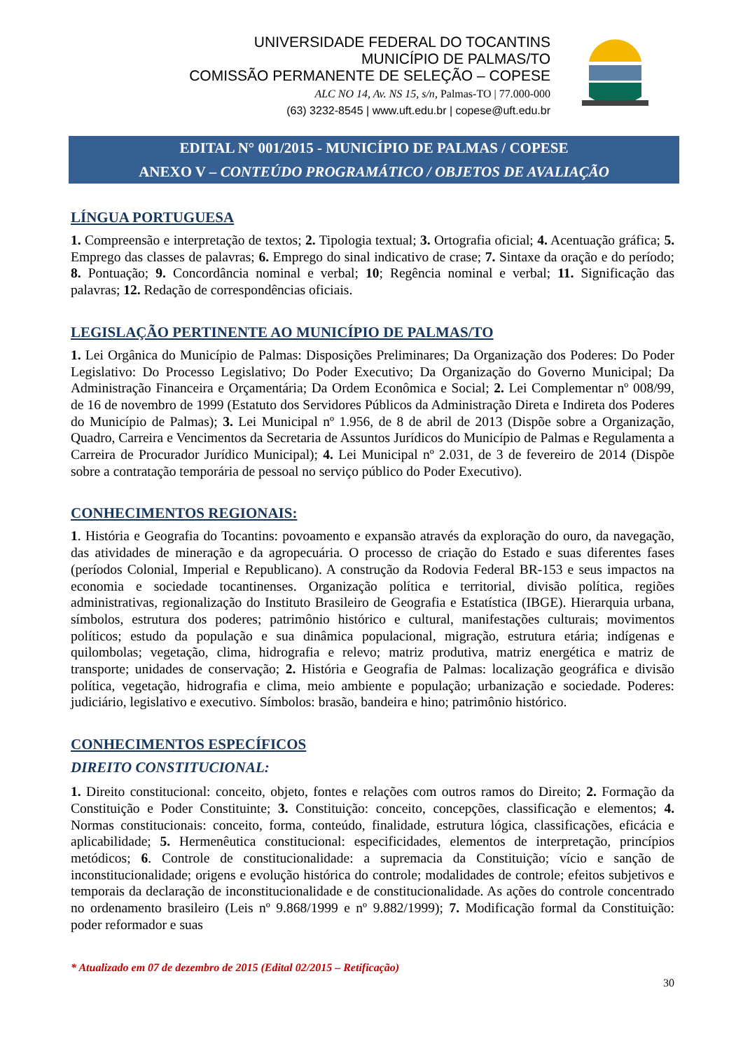UNIVERSIDADE FEDERAL DO TOCANTINS
MUNICÍPIO DE PALMAS/TO
COMISSÃO PERMANENTE DE SELEÇÃO – COPESE
ALC NO 14, Av. NS 15, s/n, Palmas-TO | 77.000-000
(63) 3232-8545 | www.uft.edu.br | copese@uft.edu.br
EDITAL N° 001/2015 - MUNICÍPIO DE PALMAS / COPESE
ANEXO V – CONTEÚDO PROGRAMÁTICO / OBJETOS DE AVALIAÇÃO
LÍNGUA PORTUGUESA
1. Compreensão e interpretação de textos; 2. Tipologia textual; 3. Ortografia oficial; 4. Acentuação gráfica; 5. Emprego das classes de palavras; 6. Emprego do sinal indicativo de crase; 7. Sintaxe da oração e do período; 8. Pontuação; 9. Concordância nominal e verbal; 10; Regência nominal e verbal; 11. Significação das palavras; 12. Redação de correspondências oficiais.
LEGISLAÇÃO PERTINENTE AO MUNICÍPIO DE PALMAS/TO
1. Lei Orgânica do Município de Palmas: Disposições Preliminares; Da Organização dos Poderes: Do Poder Legislativo: Do Processo Legislativo; Do Poder Executivo; Da Organização do Governo Municipal; Da Administração Financeira e Orçamentária; Da Ordem Econômica e Social; 2. Lei Complementar nº 008/99, de 16 de novembro de 1999 (Estatuto dos Servidores Públicos da Administração Direta e Indireta dos Poderes do Município de Palmas); 3. Lei Municipal nº 1.956, de 8 de abril de 2013 (Dispõe sobre a Organização, Quadro, Carreira e Vencimentos da Secretaria de Assuntos Jurídicos do Município de Palmas e Regulamenta a Carreira de Procurador Jurídico Municipal); 4. Lei Municipal nº 2.031, de 3 de fevereiro de 2014 (Dispõe sobre a contratação temporária de pessoal no serviço público do Poder Executivo).
CONHECIMENTOS REGIONAIS:
1. História e Geografia do Tocantins: povoamento e expansão através da exploração do ouro, da navegação, das atividades de mineração e da agropecuária. O processo de criação do Estado e suas diferentes fases (períodos Colonial, Imperial e Republicano). A construção da Rodovia Federal BR-153 e seus impactos na economia e sociedade tocantinenses. Organização política e territorial, divisão política, regiões administrativas, regionalização do Instituto Brasileiro de Geografia e Estatística (IBGE). Hierarquia urbana, símbolos, estrutura dos poderes; patrimônio histórico e cultural, manifestações culturais; movimentos políticos; estudo da população e sua dinâmica populacional, migração, estrutura etária; indígenas e quilombolas; vegetação, clima, hidrografia e relevo; matriz produtiva, matriz energética e matriz de transporte; unidades de conservação; 2. História e Geografia de Palmas: localização geográfica e divisão política, vegetação, hidrografia e clima, meio ambiente e população; urbanização e sociedade. Poderes: judiciário, legislativo e executivo. Símbolos: brasão, bandeira e hino; patrimônio histórico.
CONHECIMENTOS ESPECÍFICOS
DIREITO CONSTITUCIONAL:
1. Direito constitucional: conceito, objeto, fontes e relações com outros ramos do Direito; 2. Formação da Constituição e Poder Constituinte; 3. Constituição: conceito, concepções, classificação e elementos; 4. Normas constitucionais: conceito, forma, conteúdo, finalidade, estrutura lógica, classificações, eficácia e aplicabilidade; 5. Hermenêutica constitucional: especificidades, elementos de interpretação, princípios metódicos; 6. Controle de constitucionalidade: a supremacia da Constituição; vício e sanção de inconstitucionalidade; origens e evolução histórica do controle; modalidades de controle; efeitos subjetivos e temporais da declaração de inconstitucionalidade e de constitucionalidade. As ações do controle concentrado no ordenamento brasileiro (Leis nº 9.868/1999 e nº 9.882/1999); 7. Modificação formal da Constituição: poder reformador e suas
* Atualizado em 07 de dezembro de 2015 (Edital 02/2015 – Retificação)
30